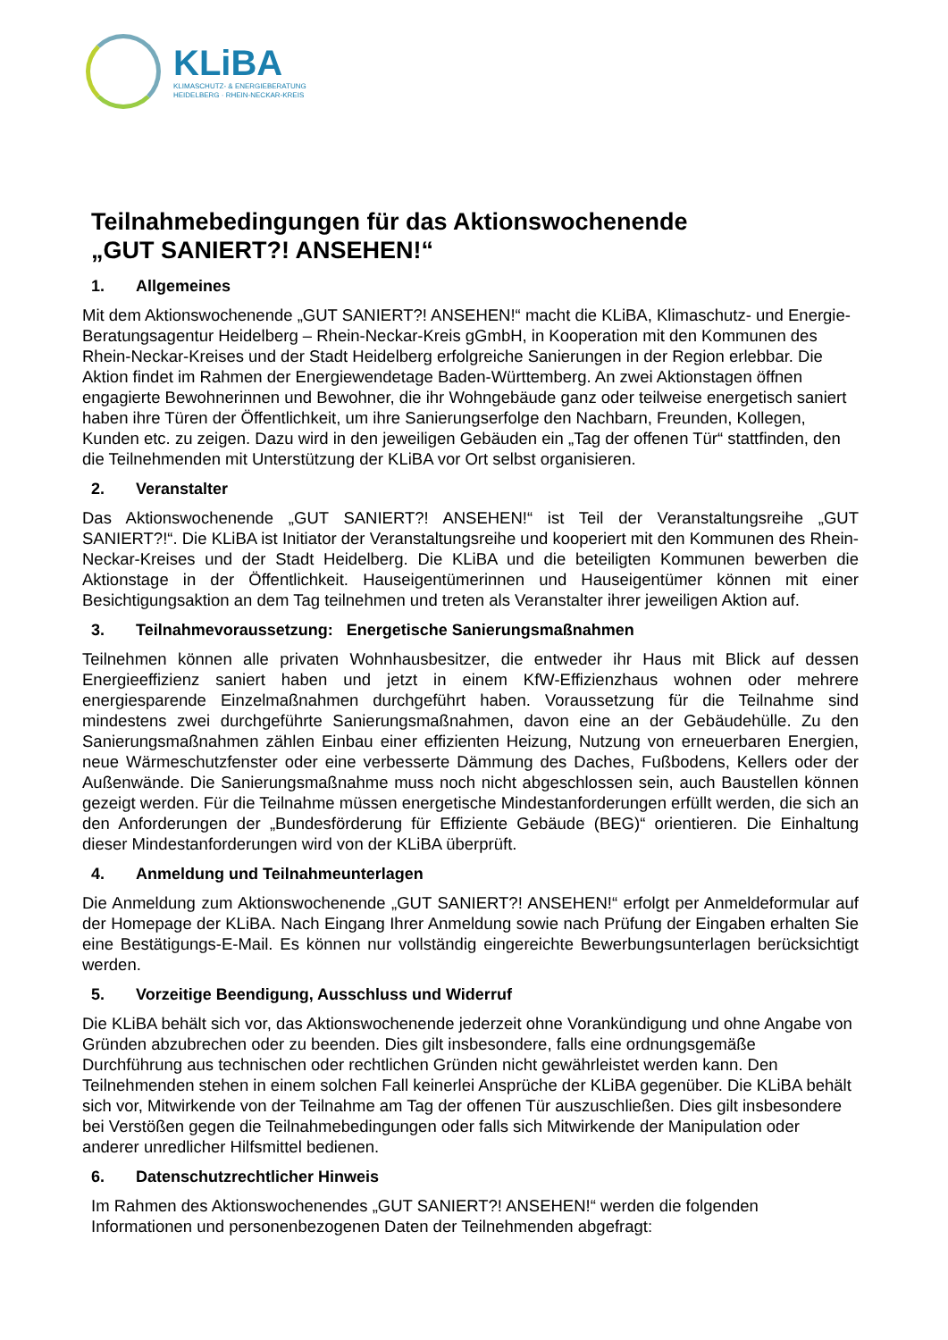KLiBA
KLIMASCHUTZ- & ENERGIEBERATUNG
HEIDELBERG · RHEIN-NECKAR-KREIS
Teilnahmebedingungen für das Aktionswochenende
„GUT SANIERT?! ANSEHEN!“
1. Allgemeines
Mit dem Aktionswochenende „GUT SANIERT?! ANSEHEN!“ macht die KLiBA, Klimaschutz- und Energie- Beratungsagentur Heidelberg – Rhein-Neckar-Kreis gGmbH, in Kooperation mit den Kommunen des Rhein-Neckar-Kreises und der Stadt Heidelberg erfolgreiche Sanierungen in der Region erlebbar. Die Aktion findet im Rahmen der Energiewendetage Baden-Württemberg. An zwei Aktionstagen öffnen engagierte Bewohnerinnen und Bewohner, die ihr Wohngebäude ganz oder teilweise energetisch saniert haben ihre Türen der Öffentlichkeit, um ihre Sanierungserfolge den Nachbarn, Freunden, Kollegen, Kunden etc. zu zeigen. Dazu wird in den jeweiligen Gebäuden ein „Tag der offenen Tür“ stattfinden, den die Teilnehmenden mit Unterstützung der KLiBA vor Ort selbst organisieren.
2. Veranstalter
Das Aktionswochenende „GUT SANIERT?! ANSEHEN!“ ist Teil der Veranstaltungsreihe „GUT SANIERT?!“. Die KLiBA ist Initiator der Veranstaltungsreihe und kooperiert mit den Kommunen des Rhein-Neckar-Kreises und der Stadt Heidelberg. Die KLiBA und die beteiligten Kommunen bewerben die Aktionstage in der Öffentlichkeit. Hauseigentümerinnen und Hauseigentümer können mit einer Besichtigungsaktion an dem Tag teilnehmen und treten als Veranstalter ihrer jeweiligen Aktion auf.
3. Teilnahmevoraussetzung: Energetische Sanierungsmaßnahmen
Teilnehmen können alle privaten Wohnhausbesitzer, die entweder ihr Haus mit Blick auf dessen Energieeffizienz saniert haben und jetzt in einem KfW-Effizienzhaus wohnen oder mehrere energiesparende Einzelmaßnahmen durchgeführt haben. Voraussetzung für die Teilnahme sind mindestens zwei durchgeführte Sanierungsmaßnahmen, davon eine an der Gebäudehülle. Zu den Sanierungsmaßnahmen zählen Einbau einer effizienten Heizung, Nutzung von erneuerbaren Energien, neue Wärmeschutzfenster oder eine verbesserte Dämmung des Daches, Fußbodens, Kellers oder der Außenwände. Die Sanierungsmaßnahme muss noch nicht abgeschlossen sein, auch Baustellen können gezeigt werden. Für die Teilnahme müssen energetische Mindestanforderungen erfüllt werden, die sich an den Anforderungen der „Bundesförderung für Effiziente Gebäude (BEG)“ orientieren. Die Einhaltung dieser Mindestanforderungen wird von der KLiBA überprüft.
4. Anmeldung und Teilnahmeunterlagen
Die Anmeldung zum Aktionswochenende „GUT SANIERT?! ANSEHEN!“ erfolgt per Anmeldeformular auf der Homepage der KLiBA. Nach Eingang Ihrer Anmeldung sowie nach Prüfung der Eingaben erhalten Sie eine Bestätigungs-E-Mail. Es können nur vollständig eingereichte Bewerbungsunterlagen berücksichtigt werden.
5. Vorzeitige Beendigung, Ausschluss und Widerruf
Die KLiBA behält sich vor, das Aktionswochenende jederzeit ohne Vorankündigung und ohne Angabe von Gründen abzubrechen oder zu beenden. Dies gilt insbesondere, falls eine ordnungsgemäße Durchführung aus technischen oder rechtlichen Gründen nicht gewährleistet werden kann. Den Teilnehmenden stehen in einem solchen Fall keinerlei Ansprüche der KLiBA gegenüber. Die KLiBA behält sich vor, Mitwirkende von der Teilnahme am Tag der offenen Tür auszuschließen. Dies gilt insbesondere bei Verstößen gegen die Teilnahmebedingungen oder falls sich Mitwirkende der Manipulation oder anderer unredlicher Hilfsmittel bedienen.
6. Datenschutzrechtlicher Hinweis
Im Rahmen des Aktionswochenendes „GUT SANIERT?! ANSEHEN!“ werden die folgenden Informationen und personenbezogenen Daten der Teilnehmenden abgefragt: